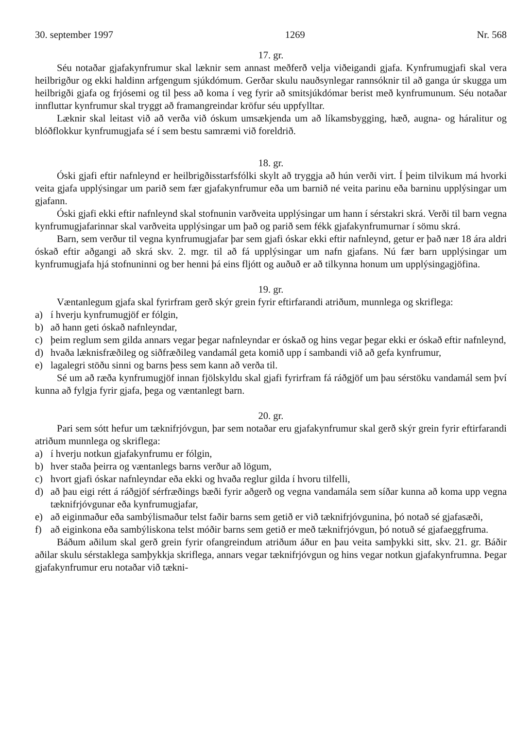30. september 1997 1269 Nr. 568
17. gr.
Séu notaðar gjafakynfrumur skal læknir sem annast meðferð velja viðeigandi gjafa. Kynfrumugjafi skal vera heilbrigður og ekki haldinn arfgengum sjúkdómum. Gerðar skulu nauðsynlegar rannsóknir til að ganga úr skugga um heilbrigði gjafa og frjósemi og til þess að koma í veg fyrir að smitsjúkdómar berist með kynfrumunum. Séu notaðar innfluttar kynfrumur skal tryggt að framangreindar kröfur séu uppfylltar.
Læknir skal leitast við að verða við óskum umsækjenda um að líkamsbygging, hæð, augna- og háralitur og blóðflokkur kynfrumugjafa sé í sem bestu samræmi við foreldrið.
18. gr.
Óski gjafi eftir nafnleynd er heilbrigðisstarfsfólki skylt að tryggja að hún verði virt. Í þeim tilvikum má hvorki veita gjafa upplýsingar um parið sem fær gjafakynfrumur eða um barnið né veita parinu eða barninu upplýsingar um gjafann.
Óski gjafi ekki eftir nafnleynd skal stofnunin varðveita upplýsingar um hann í sérstakri skrá. Verði til barn vegna kynfrumugjafarinnar skal varðveita upplýsingar um það og parið sem fékk gjafakynfrumurnar í sömu skrá.
Barn, sem verður til vegna kynfrumugjafar þar sem gjafi óskar ekki eftir nafnleynd, getur er það nær 18 ára aldri óskað eftir aðgangi að skrá skv. 2. mgr. til að fá upplýsingar um nafn gjafans. Nú fær barn upplýsingar um kynfrumugjafa hjá stofnuninni og ber henni þá eins fljótt og auðuð er að tilkynna honum um upplýsingagjöfina.
19. gr.
Væntanlegum gjafa skal fyrirfram gerð skýr grein fyrir eftirfarandi atriðum, munnlega og skriflega:
a) í hverju kynfrumugjöf er fólgin,
b) að hann geti óskað nafnleyndar,
c) þeim reglum sem gilda annars vegar þegar nafnleyndar er óskað og hins vegar þegar ekki er óskað eftir nafnleynd,
d) hvaða læknisfræðileg og siðfræðileg vandamál geta komið upp í sambandi við að gefa kynfrumur,
e) lagalegri stöðu sinni og barns þess sem kann að verða til.
Sé um að ræða kynfrumugjöf innan fjölskyldu skal gjafi fyrirfram fá ráðgjöf um þau sérstöku vandamál sem því kunna að fylgja fyrir gjafa, þega og væntanlegt barn.
20. gr.
Pari sem sótt hefur um tæknifrjóvgun, þar sem notaðar eru gjafakynfrumur skal gerð skýr grein fyrir eftirfarandi atriðum munnlega og skriflega:
a) í hverju notkun gjafakynfrumu er fólgin,
b) hver staða þeirra og væntanlegs barns verður að lögum,
c) hvort gjafi óskar nafnleyndar eða ekki og hvaða reglur gilda í hvoru tilfelli,
d) að þau eigi rétt á ráðgjöf sérfræðings bæði fyrir aðgerð og vegna vandamála sem síðar kunna að koma upp vegna tæknifrjóvgunar eða kynfrumugjafar,
e) að eiginmaður eða sambýlismaður telst faðir barns sem getið er við tæknifrjóvgunina, þó notað sé gjafasæði,
f) að eiginkona eða sambýliskona telst móðir barns sem getið er með tæknifrjóvgun, þó notuð sé gjafaeggfruma.
Báðum aðilum skal gerð grein fyrir ofangreindum atriðum áður en þau veita samþykki sitt, skv. 21. gr. Báðir aðilar skulu sérstaklega samþykkja skriflega, annars vegar tæknifrjóvgun og hins vegar notkun gjafakynfrumna. Þegar gjafakynfrumur eru notaðar við tækni-